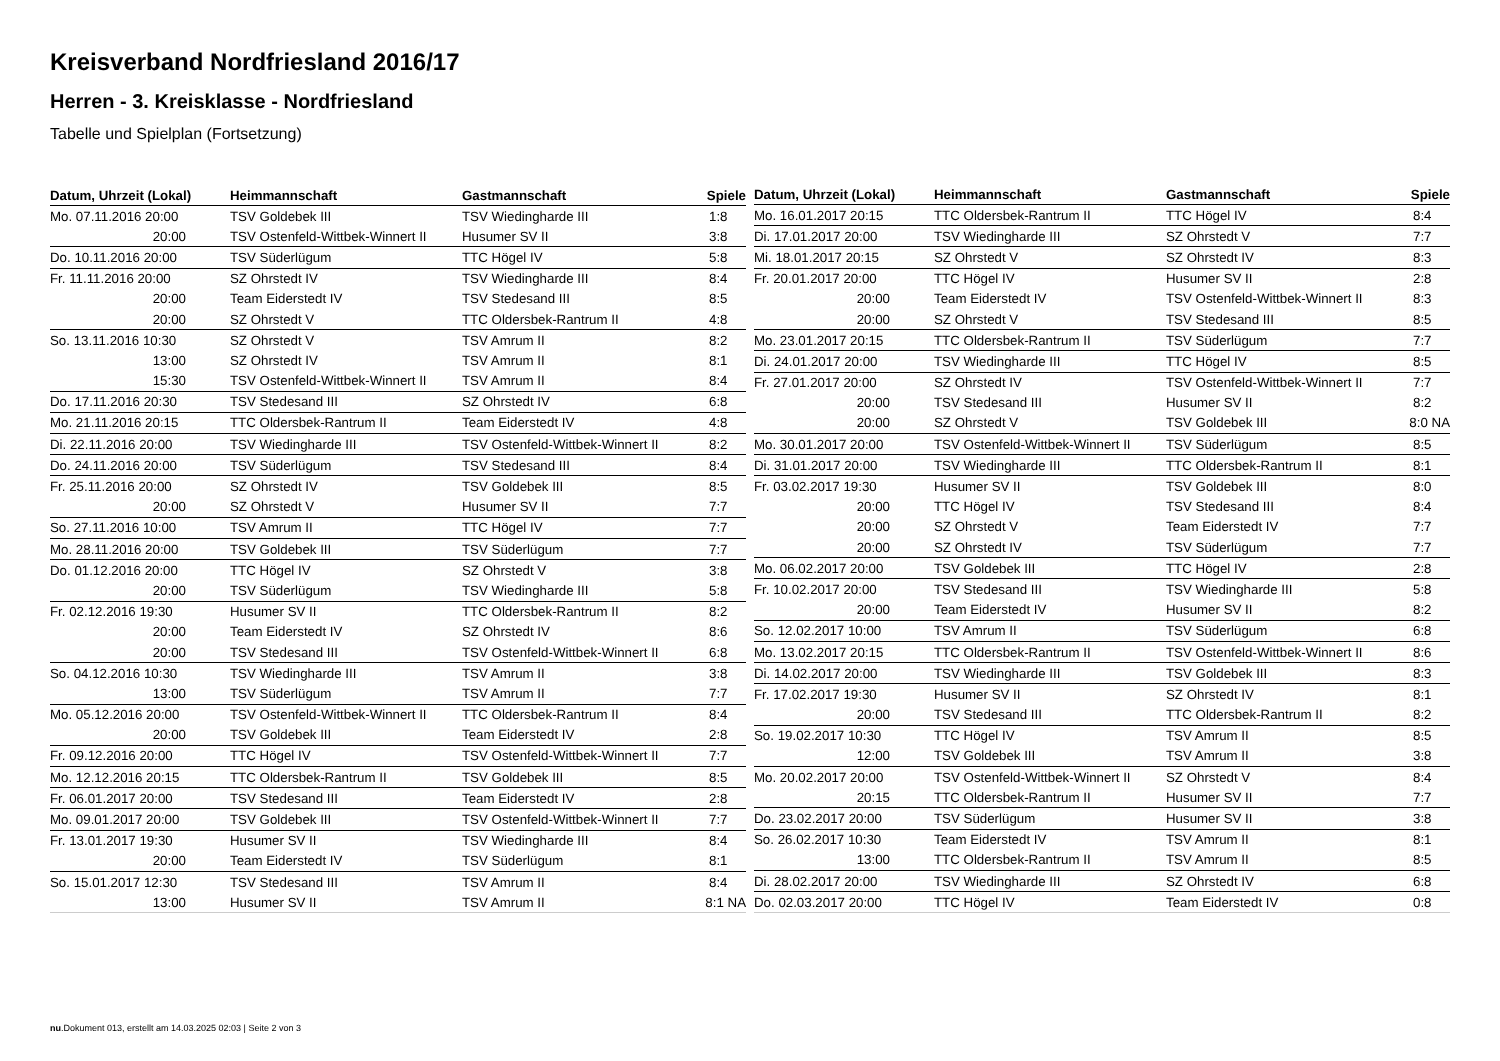Kreisverband Nordfriesland 2016/17
Herren - 3. Kreisklasse - Nordfriesland
Tabelle und Spielplan (Fortsetzung)
| Datum, Uhrzeit (Lokal) | Heimmannschaft | Gastmannschaft | Spiele |
| --- | --- | --- | --- |
| Mo. 07.11.2016 20:00 | TSV Goldebek III | TSV Wiedingharde III | 1:8 |
| 20:00 | TSV Ostenfeld-Wittbek-Winnert II | Husumer SV II | 3:8 |
| Do. 10.11.2016 20:00 | TSV Süderlügum | TTC Högel IV | 5:8 |
| Fr. 11.11.2016 20:00 | SZ Ohrstedt IV | TSV Wiedingharde III | 8:4 |
| 20:00 | Team Eiderstedt IV | TSV Stedesand III | 8:5 |
| 20:00 | SZ Ohrstedt V | TTC Oldersbek-Rantrum II | 4:8 |
| So. 13.11.2016 10:30 | SZ Ohrstedt V | TSV Amrum II | 8:2 |
| 13:00 | SZ Ohrstedt IV | TSV Amrum II | 8:1 |
| 15:30 | TSV Ostenfeld-Wittbek-Winnert II | TSV Amrum II | 8:4 |
| Do. 17.11.2016 20:30 | TSV Stedesand III | SZ Ohrstedt IV | 6:8 |
| Mo. 21.11.2016 20:15 | TTC Oldersbek-Rantrum II | Team Eiderstedt IV | 4:8 |
| Di. 22.11.2016 20:00 | TSV Wiedingharde III | TSV Ostenfeld-Wittbek-Winnert II | 8:2 |
| Do. 24.11.2016 20:00 | TSV Süderlügum | TSV Stedesand III | 8:4 |
| Fr. 25.11.2016 20:00 | SZ Ohrstedt IV | TSV Goldebek III | 8:5 |
| 20:00 | SZ Ohrstedt V | Husumer SV II | 7:7 |
| So. 27.11.2016 10:00 | TSV Amrum II | TTC Högel IV | 7:7 |
| Mo. 28.11.2016 20:00 | TSV Goldebek III | TSV Süderlügum | 7:7 |
| Do. 01.12.2016 20:00 | TTC Högel IV | SZ Ohrstedt V | 3:8 |
| 20:00 | TSV Süderlügum | TSV Wiedingharde III | 5:8 |
| Fr. 02.12.2016 19:30 | Husumer SV II | TTC Oldersbek-Rantrum II | 8:2 |
| 20:00 | Team Eiderstedt IV | SZ Ohrstedt IV | 8:6 |
| 20:00 | TSV Stedesand III | TSV Ostenfeld-Wittbek-Winnert II | 6:8 |
| So. 04.12.2016 10:30 | TSV Wiedingharde III | TSV Amrum II | 3:8 |
| 13:00 | TSV Süderlügum | TSV Amrum II | 7:7 |
| Mo. 05.12.2016 20:00 | TSV Ostenfeld-Wittbek-Winnert II | TTC Oldersbek-Rantrum II | 8:4 |
| 20:00 | TSV Goldebek III | Team Eiderstedt IV | 2:8 |
| Fr. 09.12.2016 20:00 | TTC Högel IV | TSV Ostenfeld-Wittbek-Winnert II | 7:7 |
| Mo. 12.12.2016 20:15 | TTC Oldersbek-Rantrum II | TSV Goldebek III | 8:5 |
| Fr. 06.01.2017 20:00 | TSV Stedesand III | Team Eiderstedt IV | 2:8 |
| Mo. 09.01.2017 20:00 | TSV Goldebek III | TSV Ostenfeld-Wittbek-Winnert II | 7:7 |
| Fr. 13.01.2017 19:30 | Husumer SV II | TSV Wiedingharde III | 8:4 |
| 20:00 | Team Eiderstedt IV | TSV Süderlügum | 8:1 |
| So. 15.01.2017 12:30 | TSV Stedesand III | TSV Amrum II | 8:4 |
| 13:00 | Husumer SV II | TSV Amrum II | 8:1 NA |
| Datum, Uhrzeit (Lokal) | Heimmannschaft | Gastmannschaft | Spiele |
| --- | --- | --- | --- |
| Mo. 16.01.2017 20:15 | TTC Oldersbek-Rantrum II | TTC Högel IV | 8:4 |
| Di. 17.01.2017 20:00 | TSV Wiedingharde III | SZ Ohrstedt V | 7:7 |
| Mi. 18.01.2017 20:15 | SZ Ohrstedt V | SZ Ohrstedt IV | 8:3 |
| Fr. 20.01.2017 20:00 | TTC Högel IV | Husumer SV II | 2:8 |
| 20:00 | Team Eiderstedt IV | TSV Ostenfeld-Wittbek-Winnert II | 8:3 |
| 20:00 | SZ Ohrstedt V | TSV Stedesand III | 8:5 |
| Mo. 23.01.2017 20:15 | TTC Oldersbek-Rantrum II | TSV Süderlügum | 7:7 |
| Di. 24.01.2017 20:00 | TSV Wiedingharde III | TTC Högel IV | 8:5 |
| Fr. 27.01.2017 20:00 | SZ Ohrstedt IV | TSV Ostenfeld-Wittbek-Winnert II | 7:7 |
| 20:00 | TSV Stedesand III | Husumer SV II | 8:2 |
| 20:00 | SZ Ohrstedt V | TSV Goldebek III | 8:0 NA |
| Mo. 30.01.2017 20:00 | TSV Ostenfeld-Wittbek-Winnert II | TSV Süderlügum | 8:5 |
| Di. 31.01.2017 20:00 | TSV Wiedingharde III | TTC Oldersbek-Rantrum II | 8:1 |
| Fr. 03.02.2017 19:30 | Husumer SV II | TSV Goldebek III | 8:0 |
| 20:00 | TTC Högel IV | TSV Stedesand III | 8:4 |
| 20:00 | SZ Ohrstedt V | Team Eiderstedt IV | 7:7 |
| 20:00 | SZ Ohrstedt IV | TSV Süderlügum | 7:7 |
| Mo. 06.02.2017 20:00 | TSV Goldebek III | TTC Högel IV | 2:8 |
| Fr. 10.02.2017 20:00 | TSV Stedesand III | TSV Wiedingharde III | 5:8 |
| 20:00 | Team Eiderstedt IV | Husumer SV II | 8:2 |
| So. 12.02.2017 10:00 | TSV Amrum II | TSV Süderlügum | 6:8 |
| Mo. 13.02.2017 20:15 | TTC Oldersbek-Rantrum II | TSV Ostenfeld-Wittbek-Winnert II | 8:6 |
| Di. 14.02.2017 20:00 | TSV Wiedingharde III | TSV Goldebek III | 8:3 |
| Fr. 17.02.2017 19:30 | Husumer SV II | SZ Ohrstedt IV | 8:1 |
| 20:00 | TSV Stedesand III | TTC Oldersbek-Rantrum II | 8:2 |
| So. 19.02.2017 10:30 | TTC Högel IV | TSV Amrum II | 8:5 |
| 12:00 | TSV Goldebek III | TSV Amrum II | 3:8 |
| Mo. 20.02.2017 20:00 | TSV Ostenfeld-Wittbek-Winnert II | SZ Ohrstedt V | 8:4 |
| 20:15 | TTC Oldersbek-Rantrum II | Husumer SV II | 7:7 |
| Do. 23.02.2017 20:00 | TSV Süderlügum | Husumer SV II | 3:8 |
| So. 26.02.2017 10:30 | Team Eiderstedt IV | TSV Amrum II | 8:1 |
| 13:00 | TTC Oldersbek-Rantrum II | TSV Amrum II | 8:5 |
| Di. 28.02.2017 20:00 | TSV Wiedingharde III | SZ Ohrstedt IV | 6:8 |
| Do. 02.03.2017 20:00 | TTC Högel IV | Team Eiderstedt IV | 0:8 |
nu.Dokument 013, erstellt am 14.03.2025 02:03 | Seite 2 von 3